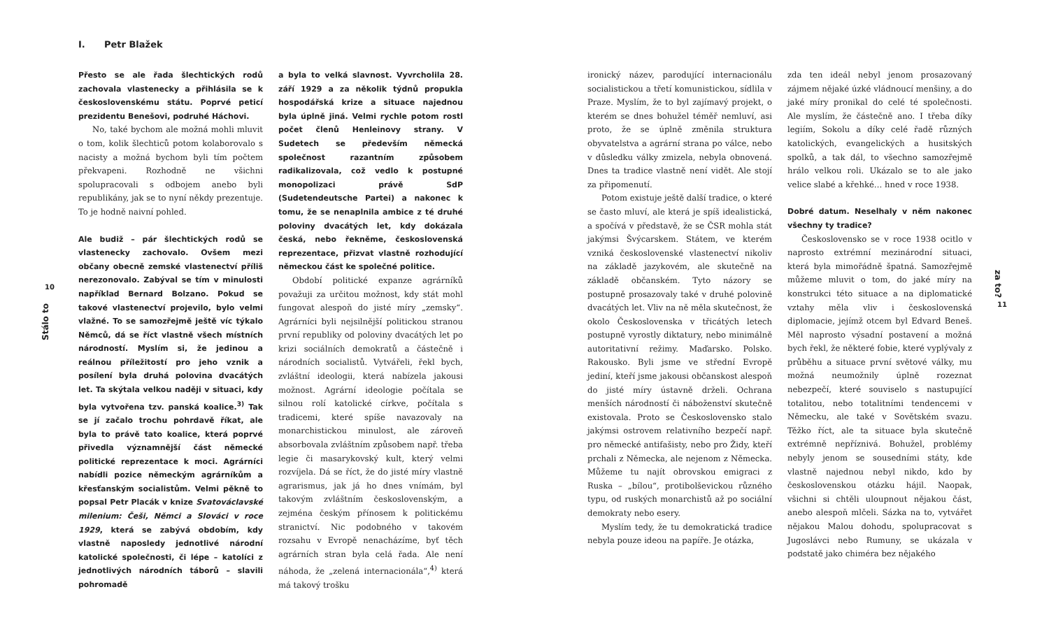I. Petr Blažek
10
Stálo to
Přesto se ale řada šlechtických rodů zachovala vlastenecky a přihlásila se k československému státu. Poprvé peticí prezidentu Benešovi, podruhé Háchovi.
No, také bychom ale možná mohli mluvit o tom, kolik šlechticů potom kolaborovalo s nacisty a možná bychom byli tím počtem překvapeni. Rozhodně ne všichni spolupracovali s odbojem anebo byli republikány, jak se to nyní někdy prezentuje. To je hodně naivní pohled.
Ale budiž – pár šlechtických rodů se vlastenecky zachovalo. Ovšem mezi občany obecně zemské vlastenectví příliš nerezonovalo. Zabýval se tím v minulosti například Bernard Bolzano. Pokud se takové vlastenectví projevilo, bylo velmi vlažné. To se samozřejmě ještě víc týkalo Němců, dá se říct vlastně všech místních národností. Myslím si, že jedinou a reálnou příležitostí pro jeho vznik a posílení byla druhá polovina dvacátých let. Ta skýtala velkou naději v situaci, kdy byla vytvořena tzv. panská koalice.<sup>3)</sup> Tak se jí začalo trochu pohrdavě říkat, ale byla to právě tato koalice, která poprvé přivedla významnější část německé politické reprezentace k moci. Agrárníci nabídli pozice německým agrárníkům a křesťanským socialistům. Velmi pěkně to popsal Petr Placák v knize Svatováclavské milenium: Češi, Němci a Slováci v roce 1929, která se zabývá obdobím, kdy vlastně naposledy jednotlivé národní katolické společnosti, či lépe – katolíci z jednotlivých národních táborů – slavili pohromadě
a byla to velká slavnost. Vyvrcholila 28. září 1929 a za několik týdnů propukla hospodářská krize a situace najednou byla úplně jiná. Velmi rychle potom rostl počet členů Henleinovy strany. V Sudetech se především německá společnost razantním způsobem radikalizovala, což vedlo k postupné monopolizaci právě SdP (Sudetendeutsche Partei) a nakonec k tomu, že se nenaplnila ambice z té druhé poloviny dvacátých let, kdy dokázala česká, nebo řekněme, československá reprezentace, přizvat vlastně rozhodující německou část ke společné politice.
Období politické expanze agrárníků považuji za určitou možnost, kdy stát mohl fungovat alespoň do jisté míry „zemsky“. Agrárníci byli nejsilnější politickou stranou první republiky od poloviny dvacátých let po krizi sociálních demokratů a částečně i národních socialistů. Vytvářeli, řekl bych, zvláštní ideologii, která nabízela jakousi možnost. Agrární ideologie počítala se silnou rolí katolické církve, počítala s tradicemi, které spíše navazovaly na monarchistickou minulost, ale zároveň absorbovala zvláštním způsobem např. třeba legie či masarykovský kult, který velmi rozvíjela. Dá se říct, že do jisté míry vlastně agrarismus, jak já ho dnes vnímám, byl takovým zvláštním československým, a zejména českým přínosem k politickému stranictví. Nic podobného v takovém rozsahu v Evropě nenacházíme, byť těch agrárních stran byla celá řada. Ale není náhoda, že „zelená internacionála“,<sup>4)</sup> která má takový trošku
za to?
11
ironický název, parodující internacionálu socialistickou a třetí komunistickou, sídlila v Praze. Myslím, že to byl zajímavý projekt, o kterém se dnes bohužel téměř nemluví, asi proto, že se úplně změnila struktura obyvatelstva a agrární strana po válce, nebo v důsledku války zmizela, nebyla obnovená. Dnes ta tradice vlastně není vidět. Ale stojí za připomenutí.
Potom existuje ještě další tradice, o které se často mluví, ale která je spíš idealistická, a spočívá v představě, že se ČSR mohla stát jakýmsi Švýcarskem. Státem, ve kterém vzniká československé vlastenectví nikoliv na základě jazykovém, ale skutečně na základě občanském. Tyto názory se postupně prosazovaly také v druhé polovině dvacátých let. Vliv na ně měla skutečnost, že okolo Československa v třicátých letech postupně vyrostly diktatury, nebo minimálně autoritativní režimy. Maďarsko. Polsko. Rakousko. Byli jsme ve střední Evropě jediní, kteří jsme jakousi občanskost alespoň do jisté míry ústavně drželi. Ochrana menších národností či náboženství skutečně existovala. Proto se Československo stalo jakýmsi ostrovem relativního bezpečí např. pro německé antifašisty, nebo pro Židy, kteří prchali z Německa, ale nejenom z Německa. Můžeme tu najít obrovskou emigraci z Ruska – „bílou“, protibolševickou různého typu, od ruských monarchistů až po sociální demokraty nebo esery.
Myslím tedy, že tu demokratická tradice nebyla pouze ideou na papíře. Je otázka,
zda ten ideál nebyl jenom prosazovaný zájmem nějaké úzké vládnoucí menšiny, a do jaké míry pronikal do celé té společnosti. Ale myslím, že částečně ano. I třeba díky legiím, Sokolu a díky celé řadě různých katolických, evangelických a husitských spolků, a tak dál, to všechno samozřejmě hrálo velkou roli. Ukázalo se to ale jako velice slabé a křehké… hned v roce 1938.
Dobré datum. Neselhaly v něm nakonec všechny ty tradice?
Československo se v roce 1938 ocitlo v naprosto extrémní mezinárodní situaci, která byla mimořádně špatná. Samozřejmě můžeme mluvit o tom, do jaké míry na konstrukci této situace a na diplomatické vztahy měla vliv i československá diplomacie, jejímž otcem byl Edvard Beneš. Měl naprosto výsadní postavení a možná bych řekl, že některé fobie, které vyplývaly z průběhu a situace první světové války, mu možná neumožnily úplně rozeznat nebezpečí, které souviselo s nastupující totalitou, nebo totalitními tendencemi v Německu, ale také v Sovětském svazu. Těžko říct, ale ta situace byla skutečně extrémně nepříznivá. Bohužel, problémy nebyly jenom se sousedními státy, kde vlastně najednou nebyl nikdo, kdo by československou otázku hájil. Naopak, všichni si chtěli uloupnout nějakou část, anebo alespoň mlčeli. Sázka na to, vytvářet nějakou Malou dohodu, spolupracovat s Jugoslávci nebo Rumuny, se ukázala v podstatě jako chiméra bez nějakého